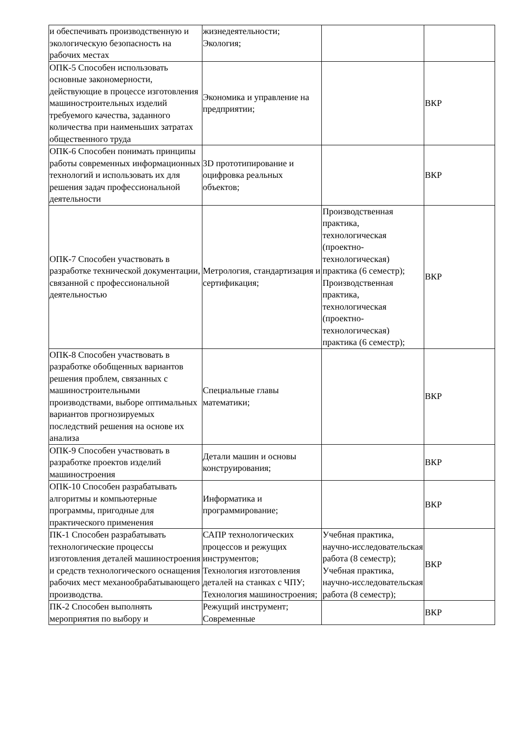| и обеспечивать производственную и экологическую безопасность на рабочих местах | жизнедеятельности; Экология; | | |
| ОПК-5 Способен использовать основные закономерности, действующие в процессе изготовления машиностроительных изделий требуемого качества, заданного количества при наименьших затратах общественного труда | Экономика и управление на предприятии; | | ВКР |
| ОПК-6 Способен понимать принципы работы современных информационных технологий и использовать их для решения задач профессиональной деятельности | 3D прототипирование и оцифровка реальных объектов; | | ВКР |
| ОПК-7 Способен участвовать в разработке технической документации, связанной с профессиональной деятельностью | Метрология, стандартизация и сертификация; | Производственная практика, технологическая (проектно-технологическая) практика (6 семестр); Производственная практика, технологическая (проектно-технологическая) практика (6 семестр); | ВКР |
| ОПК-8 Способен участвовать в разработке обобщенных вариантов решения проблем, связанных с машиностроительными производствами, выборе оптимальных вариантов прогнозируемых последствий решения на основе их анализа | Специальные главы математики; | | ВКР |
| ОПК-9 Способен участвовать в разработке проектов изделий машиностроения | Детали машин и основы конструирования; | | ВКР |
| ОПК-10 Способен разрабатывать алгоритмы и компьютерные программы, пригодные для практического применения | Информатика и программирование; | | ВКР |
| ПК-1 Способен разрабатывать технологические процессы изготовления деталей машиностроения и средств технологического оснащения рабочих мест механообрабатывающего производства. | САПР технологических процессов и режущих инструментов; Технология изготовления деталей на станках с ЧПУ; Технология машиностроения; | Учебная практика, научно-исследовательская работа (8 семестр); Учебная практика, научно-исследовательская работа (8 семестр); | ВКР |
| ПК-2 Способен выполнять мероприятия по выбору и | Режущий инструмент; Современные | | ВКР |